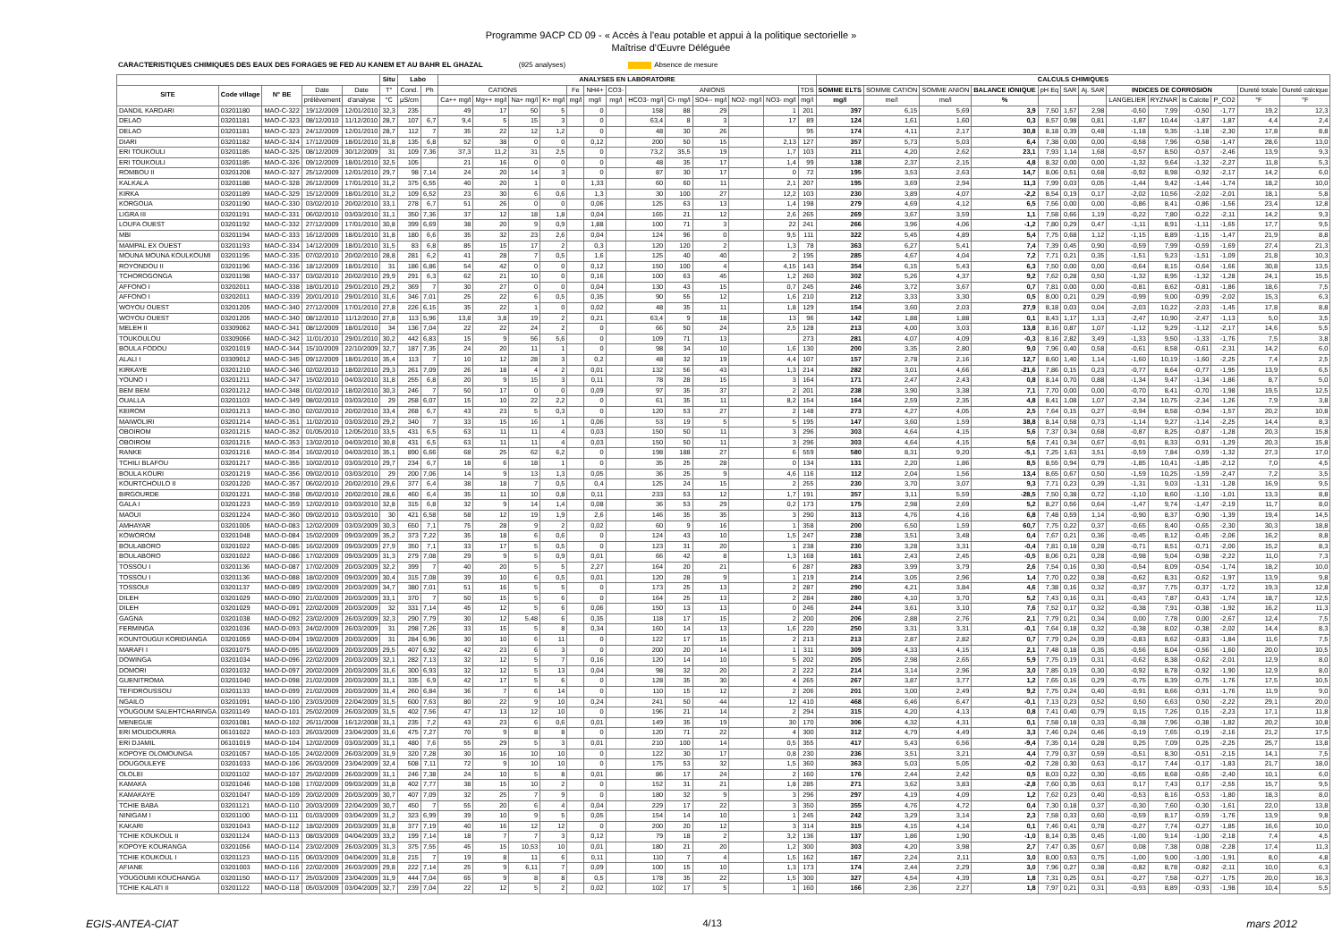Programme 9ACP CD 09 - « Accès à l'eau potable et appui à la politique sectorielle »
Maîtrise d'Œuvre Déléguée
CARACTERISTIQUES CHIMIQUES DES EAUX DES FORAGES 9E FED AU KANEM ET AU BAHR EL GHAZAL (925 analyses) Absence de mesure
| | | | | | Situ | Labo | | ANALYSES EN LABORATOIRE | | | | | | | | | | | | | CALCULS CHIMIQUES | | | | | | | | | | | | |
| --- | --- | --- | --- | --- | --- | --- | --- | --- | --- | --- | --- | --- | --- | --- | --- | --- | --- | --- | --- | --- | --- | --- | --- | --- | --- | --- | --- | --- | --- | --- | --- | --- | --- |
| SITE | Code village | N° BE | Date | Date | T° | Cond. | Ph | CATIONS | | | | Fe | NH4+ | CO3- | ANIONS | | | | | TDS | SOMME ELTS | SOMME CATION | SOMME ANION | BALANCE IONIQUE | pH Eq | SAR | Aj. SAR | INDICES DE CORROSION | | | | Dureté totale | Dureté calcique |
| | | | prélèvement | d'analyse | °C | µS/cm | | Ca++ mg/l | Mg++ mg/l | Na+ mg/l | K+ mg/l | mg/l | mg/l | mg/l | HCO3- mg/l | Cl- mg/l | SO4-- mg/l | NO2- mg/l | NO3- mg/l | mg/l | mg/l | me/l | me/l | % | | | | LANGELIER | RYZNAR | Is Calcite | P_CO2 | °F | °F |
| DANDIL KARDARI | 03201180 | MAO-C-322 | 19/12/2009 | 12/01/2010 | 32,3 | 235 | | 49 | 17 | 50 | 5 | | 0 | | 158 | 88 | 29 | | 1 | 201 | 397 | 6,15 | 5,69 | 3,9 | 7,50 | 1,57 | 2,98 | -0,50 | 7,99 | -0,50 | -1,77 | 19,2 | 12,3 |
| DELAO | 03201181 | MAO-C-323 | 08/12/2010 | 11/12/2010 | 28,7 | 107 | 6,7 | 9,4 | 5 | 15 | 3 | | 0 | | 63,4 | 8 | 3 | | 17 | 89 | 124 | 1,61 | 1,60 | 0,3 | 8,57 | 0,98 | 0,81 | -1,87 | 10,44 | -1,87 | -1,87 | 4,4 | 2,4 |
| DELAO | 03201181 | MAO-C-323 | 24/12/2009 | 12/01/2010 | 28,7 | 112 | 7 | 35 | 22 | 12 | 1,2 | | 0 | | 48 | 30 | 26 | | | 95 | 174 | 4,11 | 2,17 | 30,8 | 8,18 | 0,39 | 0,48 | -1,18 | 9,35 | -1,18 | -2,30 | 17,8 | 8,8 |
| DIARI | 03201182 | MAO-C-324 | 17/12/2009 | 18/01/2010 | 31,8 | 135 | 6,8 | 52 | 38 | 0 | 0 | | 0,12 | | 200 | 50 | 15 | | 2,13 | 127 | 357 | 5,73 | 5,03 | 6,4 | 7,38 | 0,00 | 0,00 | -0,58 | 7,96 | -0,58 | -1,47 | 28,6 | 13,0 |
| ERI TOUKOULI | 03201185 | MAO-C-325 | 08/12/2009 | 30/12/2009 | 31 | 109 | 7,36 | 37,3 | 11,2 | 31 | 2,5 | | 0 | | 73,2 | 35,5 | 19 | | 1,7 | 103 | 211 | 4,20 | 2,62 | 23,1 | 7,93 | 1,14 | 1,68 | -0,57 | 8,50 | -0,57 | -2,46 | 13,9 | 9,3 |
| ERI TOUKOULI | 03201185 | MAO-C-326 | 09/12/2009 | 18/01/2010 | 32,5 | 105 | | 21 | 16 | 0 | 0 | | 0 | | 48 | 35 | 17 | | 1,4 | 99 | 138 | 2,37 | 2,15 | 4,8 | 8,32 | 0,00 | 0,00 | -1,32 | 9,64 | -1,32 | -2,27 | 11,8 | 5,3 |
| ROMBOU II | 03201208 | MAO-C-327 | 25/12/2009 | 12/01/2010 | 29,7 | 98 | 7,14 | 24 | 20 | 14 | 3 | | 0 | | 87 | 30 | 17 | | 0 | 72 | 195 | 3,53 | 2,63 | 14,7 | 8,06 | 0,51 | 0,68 | -0,92 | 8,98 | -0,92 | -2,17 | 14,2 | 6,0 |
| KALKALA | 03201188 | MAO-C-328 | 26/12/2009 | 17/01/2010 | 31,2 | 375 | 6,55 | 40 | 20 | 1 | 0 | | 1,33 | | 60 | 60 | 11 | | 2,1 | 207 | 195 | 3,69 | 2,94 | 11,3 | 7,99 | 0,03 | 0,05 | -1,44 | 9,42 | -1,44 | -1,74 | 18,2 | 10,0 |
| KIRKA | 03201189 | MAO-C-329 | 15/12/2009 | 18/01/2010 | 31,2 | 109 | 6,52 | 23 | 30 | 6 | 0,6 | | 1,3 | | 30 | 100 | 27 | | 12,2 | 103 | 230 | 3,89 | 4,07 | -2,2 | 8,54 | 0,19 | 0,17 | -2,02 | 10,56 | -2,02 | -2,01 | 18,1 | 5,8 |
| KORGOUA | 03201190 | MAO-C-330 | 03/02/2010 | 20/02/2010 | 33,1 | 278 | 6,7 | 51 | 26 | 0 | 0 | | 0,06 | | 125 | 63 | 13 | | 1,4 | 198 | 279 | 4,69 | 4,12 | 6,5 | 7,56 | 0,00 | 0,00 | -0,86 | 8,41 | -0,86 | -1,56 | 23,4 | 12,8 |
| LIGRA III | 03201191 | MAO-C-331 | 06/02/2010 | 03/03/2010 | 31,1 | 350 | 7,36 | 37 | 12 | 18 | 1,8 | | 0,04 | | 165 | 21 | 12 | | 2,6 | 265 | 269 | 3,67 | 3,59 | 1,1 | 7,58 | 0,66 | 1,19 | -0,22 | 7,80 | -0,22 | -2,11 | 14,2 | 9,3 |
| LOUFA OUEST | 03201192 | MAO-C-332 | 27/12/2009 | 17/01/2010 | 30,8 | 399 | 6,69 | 38 | 20 | 9 | 0,9 | | 1,88 | | 100 | 71 | 3 | | 22 | 241 | 266 | 3,96 | 4,06 | -1,2 | 7,80 | 0,29 | 0,47 | -1,11 | 8,91 | -1,11 | -1,65 | 17,7 | 9,5 |
| MBI | 03201194 | MAO-C-333 | 16/12/2009 | 18/01/2010 | 31,8 | 180 | 6,6 | 35 | 32 | 23 | 2,6 | | 0,04 | | 124 | 96 | 0 | | 9,5 | 111 | 322 | 5,45 | 4,89 | 5,4 | 7,75 | 0,68 | 1,12 | -1,15 | 8,89 | -1,15 | -1,47 | 21,9 | 8,8 |
| MAMPAL EX OUEST | 03201193 | MAO-C-334 | 14/12/2009 | 18/01/2010 | 31,5 | 83 | 6,8 | 85 | 15 | 17 | 2 | | 0,3 | | 120 | 120 | 2 | | 1,3 | 78 | 363 | 6,27 | 5,41 | 7,4 | 7,39 | 0,45 | 0,90 | -0,59 | 7,99 | -0,59 | -1,69 | 27,4 | 21,3 |
| MOUNA MOUNA KOULKOUMI | 03201195 | MAO-C-335 | 07/02/2010 | 20/02/2010 | 28,8 | 281 | 6,2 | 41 | 28 | 7 | 0,5 | | 1,6 | | 125 | 40 | 40 | | 2 | 195 | 285 | 4,67 | 4,04 | 7,2 | 7,71 | 0,21 | 0,35 | -1,51 | 9,23 | -1,51 | -1,09 | 21,8 | 10,3 |
| ROYONDOU II | 03201196 | MAO-C-336 | 18/12/2009 | 18/01/2010 | 31 | 186 | 6,86 | 54 | 42 | 0 | 0 | | 0,12 | | 150 | 100 | 4 | | 4,15 | 143 | 354 | 6,15 | 5,43 | 6,3 | 7,50 | 0,00 | 0,00 | -0,64 | 8,15 | -0,64 | -1,66 | 30,8 | 13,5 |
| TCHOROGONGA | 03201198 | MAO-C-337 | 03/02/2010 | 20/02/2010 | 29,9 | 291 | 6,3 | 62 | 21 | 10 | 0 | | 0,16 | | 100 | 63 | 45 | | 1,2 | 260 | 302 | 5,26 | 4,37 | 9,2 | 7,62 | 0,28 | 0,50 | -1,32 | 8,95 | -1,32 | -1,28 | 24,1 | 15,5 |
| AFFONO I | 03202011 | MAO-C-338 | 18/01/2010 | 29/01/2010 | 29,2 | 369 | 7 | 30 | 27 | 0 | 0 | | 0,04 | | 130 | 43 | 15 | | 0,7 | 245 | 246 | 3,72 | 3,67 | 0,7 | 7,81 | 0,00 | 0,00 | -0,81 | 8,62 | -0,81 | -1,86 | 18,6 | 7,5 |
| AFFONO I | 03202011 | MAO-C-339 | 20/01/2010 | 29/01/2010 | 31,6 | 346 | 7,01 | 25 | 22 | 6 | 0,5 | | 0,35 | | 90 | 55 | 12 | | 1,6 | 210 | 212 | 3,33 | 3,30 | 0,5 | 8,00 | 0,21 | 0,29 | -0,99 | 9,00 | -0,99 | -2,02 | 15,3 | 6,3 |
| WOYOU OUEST | 03201205 | MAO-C-340 | 27/12/2009 | 17/01/2010 | 27,8 | 226 | 6,15 | 35 | 22 | 1 | 0 | | 0,02 | | 48 | 35 | 11 | | 1,8 | 129 | 154 | 3,60 | 2,03 | 27,9 | 8,18 | 0,03 | 0,04 | -2,03 | 10,22 | -2,03 | -1,45 | 17,8 | 8,8 |
| WOYOU OUEST | 03201205 | MAO-C-340 | 08/12/2010 | 11/12/2010 | 27,8 | 113 | 5,96 | 13,8 | 3,8 | 19 | 2 | | 0,21 | | 63,4 | 9 | 18 | | 13 | 96 | 142 | 1,88 | 1,88 | 0,1 | 8,43 | 1,17 | 1,13 | -2,47 | 10,90 | -2,47 | -1,13 | 5,0 | 3,5 |
| MELEH II | 03309062 | MAO-C-341 | 08/12/2009 | 18/01/2010 | 34 | 136 | 7,04 | 22 | 22 | 24 | 2 | | 0 | | 66 | 50 | 24 | | 2,5 | 128 | 213 | 4,00 | 3,03 | 13,8 | 8,16 | 0,87 | 1,07 | -1,12 | 9,29 | -1,12 | -2,17 | 14,6 | 5,5 |
| TOUKOULOU | 03309066 | MAO-C-342 | 11/01/2010 | 29/01/2010 | 30,2 | 442 | 6,83 | 15 | 9 | 56 | 5,6 | | 0 | | 109 | 71 | 13 | | | 273 | 281 | 4,07 | 4,09 | -0,3 | 8,16 | 2,82 | 3,49 | -1,33 | 9,50 | -1,33 | -1,76 | 7,5 | 3,8 |
| BOULA FODOU | 03201019 | MAO-C-344 | 15/10/2009 | 22/10/2009 | 32,7 | 187 | 7,35 | 24 | 20 | 11 | 1 | | 0 | | 98 | 34 | 10 | | 1,6 | 130 | 200 | 3,35 | 2,80 | 9,0 | 7,96 | 0,40 | 0,58 | -0,61 | 8,58 | -0,61 | -2,31 | 14,2 | 6,0 |
| ALALI I | 03309012 | MAO-C-345 | 09/12/2009 | 18/01/2010 | 35,4 | 113 | 7 | 10 | 12 | 28 | 3 | | 0,2 | | 48 | 32 | 19 | | 4,4 | 107 | 157 | 2,78 | 2,16 | 12,7 | 8,60 | 1,40 | 1,14 | -1,60 | 10,19 | -1,60 | -2,25 | 7,4 | 2,5 |
| KIRKAYE | 03201210 | MAO-C-346 | 02/02/2010 | 18/02/2010 | 29,3 | 261 | 7,09 | 26 | 18 | 4 | 2 | | 0,01 | | 132 | 56 | 43 | | 1,3 | 214 | 282 | 3,01 | 4,66 | -21,6 | 7,86 | 0,15 | 0,23 | -0,77 | 8,64 | -0,77 | -1,95 | 13,9 | 6,5 |
| YOUNO I | 03201211 | MAO-C-347 | 15/02/2010 | 04/03/2010 | 31,8 | 255 | 6,8 | 20 | 9 | 15 | 3 | | 0,11 | | 78 | 28 | 15 | | 3 | 164 | 171 | 2,47 | 2,43 | 0,8 | 8,14 | 0,70 | 0,88 | -1,34 | 9,47 | -1,34 | -1,86 | 8,7 | 5,0 |
| BEM BEM | 03201212 | MAO-C-348 | 01/02/2010 | 18/02/2010 | 30,3 | 246 | 7 | 50 | 17 | 0 | 0 | | 0,09 | | 97 | 35 | 37 | | 2 | 201 | 238 | 3,90 | 3,38 | 7,1 | 7,70 | 0,00 | 0,00 | -0,70 | 8,41 | -0,70 | -1,98 | 19,5 | 12,5 |
| OUALLA | 03201103 | MAO-C-349 | 08/02/2010 | 03/03/2010 | 29 | 258 | 6,07 | 15 | 10 | 22 | 2,2 | | 0 | | 61 | 35 | 11 | | 8,2 | 154 | 164 | 2,59 | 2,35 | 4,8 | 8,41 | 1,08 | 1,07 | -2,34 | 10,75 | -2,34 | -1,26 | 7,9 | 3,8 |
| KEIROM | 03201213 | MAO-C-350 | 02/02/2010 | 20/02/2010 | 33,4 | 268 | 6,7 | 43 | 23 | 5 | 0,3 | | 0 | | 120 | 53 | 27 | | 2 | 148 | 273 | 4,27 | 4,05 | 2,5 | 7,64 | 0,15 | 0,27 | -0,94 | 8,58 | -0,94 | -1,57 | 20,2 | 10,8 |
| MAIWOLIRI | 03201214 | MAO-C-351 | 11/02/2010 | 03/03/2010 | 29,2 | 340 | 7 | 33 | 15 | 16 | 1 | | 0,06 | | 53 | 19 | 5 | | 5 | 195 | 147 | 3,60 | 1,59 | 38,8 | 8,14 | 0,58 | 0,73 | -1,14 | 9,27 | -1,14 | -2,25 | 14,4 | 8,3 |
| OBOIROM | 03201215 | MAO-C-352 | 01/05/2010 | 12/05/2010 | 33,5 | 431 | 6,5 | 63 | 11 | 11 | 4 | | 0,03 | | 150 | 50 | 11 | | 3 | 296 | 303 | 4,64 | 4,15 | 5,6 | 7,37 | 0,34 | 0,68 | -0,87 | 8,25 | -0,87 | -1,28 | 20,3 | 15,8 |
| OBOIROM | 03201215 | MAO-C-353 | 13/02/2010 | 04/03/2010 | 30,8 | 431 | 6,5 | 63 | 11 | 11 | 4 | | 0,03 | | 150 | 50 | 11 | | 3 | 296 | 303 | 4,64 | 4,15 | 5,6 | 7,41 | 0,34 | 0,67 | -0,91 | 8,33 | -0,91 | -1,29 | 20,3 | 15,8 |
| RANKE | 03201216 | MAO-C-354 | 16/02/2010 | 04/03/2010 | 35,1 | 890 | 6,66 | 68 | 25 | 62 | 6,2 | | 0 | | 198 | 188 | 27 | | 6 | 559 | 580 | 8,31 | 9,20 | -5,1 | 7,25 | 1,63 | 3,51 | -0,59 | 7,84 | -0,59 | -1,32 | 27,3 | 17,0 |
| TCHILI BLAFOU | 03201217 | MAO-C-355 | 10/02/2010 | 03/03/2010 | 29,7 | 234 | 6,7 | 18 | 6 | 18 | 1 | | 0 | | 35 | 25 | 28 | | 0 | 134 | 131 | 2,20 | 1,86 | 8,5 | 8,55 | 0,94 | 0,79 | -1,85 | 10,41 | -1,85 | -2,12 | 7,0 | 4,5 |
| BOULA KOURI | 03201219 | MAO-C-356 | 09/02/2010 | 03/03/2010 | 29 | 200 | 7,06 | 14 | 9 | 13 | 1,3 | | 0,05 | | 36 | 25 | 9 | | 4,6 | 116 | 112 | 2,04 | 1,56 | 13,4 | 8,65 | 0,67 | 0,50 | -1,59 | 10,25 | -1,59 | -2,47 | 7,2 | 3,5 |
| KOURTCHOULO II | 03201220 | MAO-C-357 | 06/02/2010 | 20/02/2010 | 29,6 | 377 | 6,4 | 38 | 18 | 7 | 0,5 | | 0,4 | | 125 | 24 | 15 | | 2 | 255 | 230 | 3,70 | 3,07 | 9,3 | 7,71 | 0,23 | 0,39 | -1,31 | 9,03 | -1,31 | -1,28 | 16,9 | 9,5 |
| BIRGOURDE | 03201221 | MAO-C-358 | 05/02/2010 | 20/02/2010 | 28,6 | 460 | 6,4 | 35 | 11 | 10 | 0,8 | | 0,11 | | 233 | 53 | 12 | | 1,7 | 191 | 357 | 3,11 | 5,59 | -28,5 | 7,50 | 0,38 | 0,72 | -1,10 | 8,60 | -1,10 | -1,01 | 13,3 | 8,8 |
| GALA I | 03201223 | MAO-C-359 | 12/02/2010 | 03/03/2010 | 32,8 | 315 | 6,8 | 32 | 9 | 14 | 1,4 | | 0,08 | | 36 | 53 | 29 | | 0,2 | 173 | 175 | 2,98 | 2,69 | 5,2 | 8,27 | 0,56 | 0,64 | -1,47 | 9,74 | -1,47 | -2,19 | 11,7 | 8,0 |
| MAOUI | 03201224 | MAO-C-360 | 09/02/2010 | 03/03/2010 | 30 | 421 | 6,58 | 58 | 12 | 19 | 1,9 | | 2,6 | | 146 | 35 | 35 | | 3 | 290 | 313 | 4,76 | 4,16 | 6,8 | 7,48 | 0,59 | 1,14 | -0,90 | 8,37 | -0,90 | -1,39 | 19,4 | 14,5 |
| AMHAYAR | 03201005 | MAO-D-083 | 12/02/2009 | 03/03/2009 | 30,3 | 650 | 7,1 | 75 | 28 | 9 | 2 | | 0,02 | | 60 | 9 | 16 | | 1 | 358 | 200 | 6,50 | 1,59 | 60,7 | 7,75 | 0,22 | 0,37 | -0,65 | 8,40 | -0,65 | -2,30 | 30,3 | 18,8 |
| KOWOROM | 03201048 | MAO-D-084 | 15/02/2009 | 09/03/2009 | 35,2 | 373 | 7,22 | 35 | 18 | 6 | 0,6 | | 0 | | 124 | 43 | 10 | | 1,5 | 247 | 238 | 3,51 | 3,48 | 0,4 | 7,67 | 0,21 | 0,36 | -0,45 | 8,12 | -0,45 | -2,06 | 16,2 | 8,8 |
| BOULABORO | 03201022 | MAO-D-085 | 16/02/2009 | 09/03/2009 | 27,9 | 350 | 7,1 | 33 | 17 | 5 | 0,5 | | 0 | | 123 | 31 | 20 | | 1 | 238 | 230 | 3,28 | 3,31 | -0,4 | 7,81 | 0,18 | 0,28 | -0,71 | 8,51 | -0,71 | -2,00 | 15,2 | 8,3 |
| BOULABORO | 03201022 | MAO-D-086 | 17/02/2009 | 09/03/2009 | 31,3 | 279 | 7,08 | 29 | 9 | 5 | 0,9 | | 0,01 | | 66 | 42 | 8 | | 1,3 | 168 | 161 | 2,43 | 2,45 | -0,5 | 8,06 | 0,21 | 0,28 | -0,98 | 9,04 | -0,98 | -2,22 | 11,0 | 7,3 |
| TOSSOU I | 03201136 | MAO-D-087 | 17/02/2009 | 20/03/2009 | 32,2 | 399 | 7 | 40 | 20 | 5 | 5 | | 2,27 | | 164 | 20 | 21 | | 6 | 287 | 283 | 3,99 | 3,79 | 2,6 | 7,54 | 0,16 | 0,30 | -0,54 | 8,09 | -0,54 | -1,74 | 18,2 | 10,0 |
| TOSSOU I | 03201136 | MAO-D-088 | 18/02/2009 | 09/03/2009 | 30,4 | 315 | 7,08 | 39 | 10 | 6 | 0,5 | | 0,01 | | 120 | 28 | 9 | | 1 | 219 | 214 | 3,05 | 2,96 | 1,4 | 7,70 | 0,22 | 0,38 | -0,62 | 8,31 | -0,62 | -1,97 | 13,9 | 9,8 |
| TOSSOUI | 03201137 | MAO-D-089 | 19/02/2009 | 20/03/2009 | 34,7 | 380 | 7,01 | 51 | 16 | 5 | 5 | | 0 | | 173 | 25 | 13 | | 2 | 287 | 290 | 4,21 | 3,84 | 4,6 | 7,38 | 0,16 | 0,32 | -0,37 | 7,75 | -0,37 | -1,72 | 19,3 | 12,8 |
| DILEH | 03201029 | MAO-D-090 | 21/02/2009 | 20/03/2009 | 33,1 | 370 | 7 | 50 | 15 | 5 | 6 | | 0 | | 164 | 25 | 13 | | 2 | 284 | 280 | 4,10 | 3,70 | 5,2 | 7,43 | 0,16 | 0,31 | -0,43 | 7,87 | -0,43 | -1,74 | 18,7 | 12,5 |
| DILEH | 03201029 | MAO-D-091 | 22/02/2009 | 20/03/2009 | 32 | 331 | 7,14 | 45 | 12 | 5 | 6 | | 0,06 | | 150 | 13 | 13 | | 0 | 246 | 244 | 3,61 | 3,10 | 7,6 | 7,52 | 0,17 | 0,32 | -0,38 | 7,91 | -0,38 | -1,92 | 16,2 | 11,3 |
| GAGNA | 03201038 | MAO-D-092 | 23/02/2009 | 26/03/2009 | 32,3 | 290 | 7,79 | 30 | 12 | 5,48 | 6 | | 0,35 | | 118 | 17 | 15 | | 2 | 200 | 206 | 2,88 | 2,76 | 2,1 | 7,79 | 0,21 | 0,34 | 0,00 | 7,78 | 0,00 | -2,67 | 12,4 | 7,5 |
| FERMINGA | 03201036 | MAO-D-093 | 24/02/2009 | 26/03/2009 | 31 | 298 | 7,26 | 33 | 15 | 5 | 8 | | 0,34 | | 160 | 14 | 13 | | 1,6 | 220 | 250 | 3,31 | 3,31 | -0,1 | 7,64 | 0,18 | 0,32 | -0,38 | 8,02 | -0,38 | -2,02 | 14,4 | 8,3 |
| KOUNTOUGUI KORIDIANGA | 03201059 | MAO-D-094 | 19/02/2009 | 20/03/2009 | 31 | 284 | 6,96 | 30 | 10 | 6 | 11 | | 0 | | 122 | 17 | 15 | | 2 | 213 | 213 | 2,87 | 2,82 | 0,7 | 7,79 | 0,24 | 0,39 | -0,83 | 8,62 | -0,83 | -1,84 | 11,6 | 7,5 |
| MARAFI I | 03201075 | MAO-D-095 | 16/02/2009 | 20/03/2009 | 29,5 | 407 | 6,92 | 42 | 23 | 6 | 3 | | 0 | | 200 | 20 | 14 | | 1 | 311 | 309 | 4,33 | 4,15 | 2,1 | 7,48 | 0,18 | 0,35 | -0,56 | 8,04 | -0,56 | -1,60 | 20,0 | 10,5 |
| DOWINGA | 03201034 | MAO-D-096 | 22/02/2009 | 20/03/2009 | 32,1 | 282 | 7,13 | 32 | 12 | 5 | 7 | | 0,16 | | 120 | 14 | 10 | | 5 | 202 | 205 | 2,98 | 2,65 | 5,9 | 7,75 | 0,19 | 0,31 | -0,62 | 8,38 | -0,62 | -2,01 | 12,9 | 8,0 |
| DOMORI | 03201032 | MAO-D-097 | 20/02/2009 | 20/03/2009 | 31,6 | 300 | 6,93 | 32 | 12 | 5 | 13 | | 0,04 | | 98 | 32 | 20 | | 2 | 222 | 214 | 3,14 | 2,96 | 3,0 | 7,85 | 0,19 | 0,30 | -0,92 | 8,78 | -0,92 | -1,90 | 12,9 | 8,0 |
| GUENITROMA | 03201040 | MAO-D-098 | 21/02/2009 | 20/03/2009 | 31,1 | 335 | 6,9 | 42 | 17 | 5 | 6 | | 0 | | 128 | 35 | 30 | | 4 | 265 | 267 | 3,87 | 3,77 | 1,2 | 7,65 | 0,16 | 0,29 | -0,75 | 8,39 | -0,75 | -1,76 | 17,5 | 10,5 |
| TEFIDROUSSOU | 03201133 | MAO-D-099 | 21/02/2009 | 20/03/2009 | 31,4 | 260 | 6,84 | 36 | 7 | 6 | 14 | | 0 | | 110 | 15 | 12 | | 2 | 206 | 201 | 3,00 | 2,49 | 9,2 | 7,75 | 0,24 | 0,40 | -0,91 | 8,66 | -0,91 | -1,76 | 11,9 | 9,0 |
| NGAILO | 03201091 | MAO-D-100 | 23/03/2009 | 22/04/2009 | 31,5 | 600 | 7,63 | 80 | 22 | 9 | 10 | | 0,24 | | 241 | 50 | 44 | | 12 | 410 | 468 | 6,46 | 6,47 | -0,1 | 7,13 | 0,23 | 0,52 | 0,50 | 6,63 | 0,50 | -2,22 | 29,1 | 20,0 |
| YOUGOUM SALEHTCHARINGA | 03201149 | MAO-D-101 | 25/02/2009 | 26/03/2009 | 31,5 | 402 | 7,56 | 47 | 13 | 12 | 10 | | 0 | | 196 | 21 | 14 | | 2 | 294 | 315 | 4,20 | 4,13 | 0,8 | 7,41 | 0,40 | 0,79 | 0,15 | 7,26 | 0,15 | -2,23 | 17,1 | 11,8 |
| MENEGUE | 03201081 | MAO-D-102 | 26/11/2008 | 16/12/2008 | 31,1 | 235 | 7,2 | 43 | 23 | 6 | 0,6 | | 0,01 | | 149 | 35 | 19 | | 30 | 170 | 306 | 4,32 | 4,31 | 0,1 | 7,58 | 0,18 | 0,33 | -0,38 | 7,96 | -0,38 | -1,82 | 20,2 | 10,8 |
| ERI MOUDOURRA | 06101022 | MAO-D-103 | 26/03/2009 | 23/04/2009 | 31,6 | 475 | 7,27 | 70 | 9 | 8 | 8 | | 0 | | 120 | 71 | 22 | | 4 | 300 | 312 | 4,79 | 4,49 | 3,3 | 7,46 | 0,24 | 0,46 | -0,19 | 7,65 | -0,19 | -2,16 | 21,2 | 17,5 |
| ERI DJAMIL | 06101019 | MAO-D-104 | 12/02/2009 | 03/03/2009 | 31,1 | 480 | 7,6 | 55 | 29 | 5 | 3 | | 0,01 | | 210 | 100 | 14 | | 0,5 | 355 | 417 | 5,43 | 6,56 | -9,4 | 7,35 | 0,14 | 0,28 | 0,25 | 7,09 | 0,25 | -2,25 | 25,7 | 13,8 |
| KOPOYE OLOMOUNGA | 03201057 | MAO-D-105 | 24/02/2009 | 26/03/2009 | 31,9 | 320 | 7,28 | 30 | 16 | 10 | 10 | | 0 | | 122 | 30 | 17 | | 0,8 | 230 | 236 | 3,51 | 3,21 | 4,4 | 7,79 | 0,37 | 0,59 | -0,51 | 8,30 | -0,51 | -2,15 | 14,1 | 7,5 |
| DOUGOULEYE | 03201033 | MAO-D-106 | 26/03/2009 | 23/04/2009 | 32,4 | 508 | 7,11 | 72 | 9 | 10 | 10 | | 0 | | 175 | 53 | 32 | | 1,5 | 360 | 363 | 5,03 | 5,05 | -0,2 | 7,28 | 0,30 | 0,63 | -0,17 | 7,44 | -0,17 | -1,83 | 21,7 | 18,0 |
| OLOLEI | 03201102 | MAO-D-107 | 25/02/2009 | 26/03/2009 | 31,1 | 246 | 7,38 | 24 | 10 | 5 | 8 | | 0,01 | | 86 | 17 | 24 | | 2 | 160 | 176 | 2,44 | 2,42 | 0,5 | 8,03 | 0,22 | 0,30 | -0,65 | 8,68 | -0,65 | -2,40 | 10,1 | 6,0 |
| KAMAKA | 03201046 | MAO-D-108 | 17/02/2009 | 09/03/2009 | 31,8 | 402 | 7,77 | 38 | 15 | 10 | 2 | | 0 | | 152 | 31 | 21 | | 1,8 | 285 | 271 | 3,62 | 3,83 | -2,8 | 7,60 | 0,35 | 0,63 | 0,17 | 7,43 | 0,17 | -2,55 | 15,7 | 9,5 |
| KAMAKAYE | 03201047 | MAO-D-109 | 20/02/2009 | 20/03/2009 | 30,7 | 407 | 7,09 | 32 | 25 | 7 | 9 | | 0 | | 180 | 32 | 9 | | 3 | 296 | 297 | 4,19 | 4,09 | 1,2 | 7,62 | 0,23 | 0,40 | -0,53 | 8,16 | -0,53 | -1,80 | 18,3 | 8,0 |
| TCHIE BABA | 03201121 | MAO-D-110 | 20/03/2009 | 22/04/2009 | 30,7 | 450 | 7 | 55 | 20 | 6 | 4 | | 0,04 | | 229 | 17 | 22 | | 3 | 350 | 355 | 4,76 | 4,72 | 0,4 | 7,30 | 0,18 | 0,37 | -0,30 | 7,60 | -0,30 | -1,61 | 22,0 | 13,8 |
| NINIGAM I | 03201100 | MAO-D-111 | 01/03/2009 | 03/04/2009 | 31,2 | 323 | 6,99 | 39 | 10 | 9 | 5 | | 0,05 | | 154 | 14 | 10 | | 1 | 245 | 242 | 3,29 | 3,14 | 2,3 | 7,58 | 0,33 | 0,60 | -0,59 | 8,17 | -0,59 | -1,76 | 13,9 | 9,8 |
| KAKARI | 03201043 | MAO-D-112 | 18/02/2009 | 20/03/2009 | 31,8 | 377 | 7,19 | 40 | 16 | 12 | 12 | | 0 | | 200 | 20 | 12 | | 3 | 314 | 315 | 4,15 | 4,14 | 0,1 | 7,46 | 0,41 | 0,78 | -0,27 | 7,74 | -0,27 | -1,85 | 16,6 | 10,0 |
| TCHIE KOUKOUL II | 03201124 | MAO-D-113 | 08/03/2009 | 04/04/2009 | 33,2 | 199 | 7,14 | 18 | 7 | 7 | 3 | | 0,12 | | 79 | 18 | 2 | | 3,2 | 136 | 137 | 1,86 | 1,90 | -1,0 | 8,14 | 0,35 | 0,45 | -1,00 | 9,14 | -1,00 | -2,18 | 7,4 | 4,5 |
| KOPOYE KOURANGA | 03201056 | MAO-D-114 | 23/02/2009 | 26/03/2009 | 31,3 | 375 | 7,55 | 45 | 15 | 10,53 | 10 | | 0,01 | | 180 | 21 | 20 | | 1,2 | 300 | 303 | 4,20 | 3,98 | 2,7 | 7,47 | 0,35 | 0,67 | 0,08 | 7,38 | 0,08 | -2,28 | 17,4 | 11,3 |
| TCHIE KOUKOUL I | 03201123 | MAO-D-115 | 06/03/2009 | 04/04/2009 | 31,8 | 215 | 7 | 19 | 8 | 11 | 6 | | 0,11 | | 110 | 7 | 4 | | 1,5 | 162 | 167 | 2,24 | 2,11 | 3,0 | 8,00 | 0,53 | 0,75 | -1,00 | 9,00 | -1,00 | -1,91 | 8,0 | 4,8 |
| AFIANE | 03201003 | MAO-D-116 | 22/02/2009 | 26/03/2009 | 29,8 | 222 | 7,14 | 25 | 9 | 6,11 | 7 | | 0,09 | | 100 | 15 | 10 | | 1,3 | 173 | 174 | 2,44 | 2,29 | 3,0 | 7,96 | 0,27 | 0,38 | -0,82 | 8,78 | -0,82 | -2,11 | 10,0 | 6,3 |
| YOUGOUMI KOUCHANGA | 03201150 | MAO-D-117 | 25/03/2009 | 23/04/2009 | 31,9 | 444 | 7,04 | 65 | 9 | 8 | 8 | | 0,5 | | 178 | 35 | 22 | | 1,5 | 300 | 327 | 4,54 | 4,39 | 1,8 | 7,31 | 0,25 | 0,51 | -0,27 | 7,58 | -0,27 | -1,75 | 20,0 | 16,3 |
| TCHIE KALATI II | 03201122 | MAO-D-118 | 05/03/2009 | 03/04/2009 | 32,7 | 239 | 7,04 | 22 | 12 | 5 | 2 | | 0,02 | | 102 | 17 | 5 | | 1 | 160 | 166 | 2,36 | 2,27 | 1,8 | 7,97 | 0,21 | 0,31 | -0,93 | 8,89 | -0,93 | -1,98 | 10,4 | 5,5 |
EGIS-ANTEA-CIAT 4/13 mars 2012